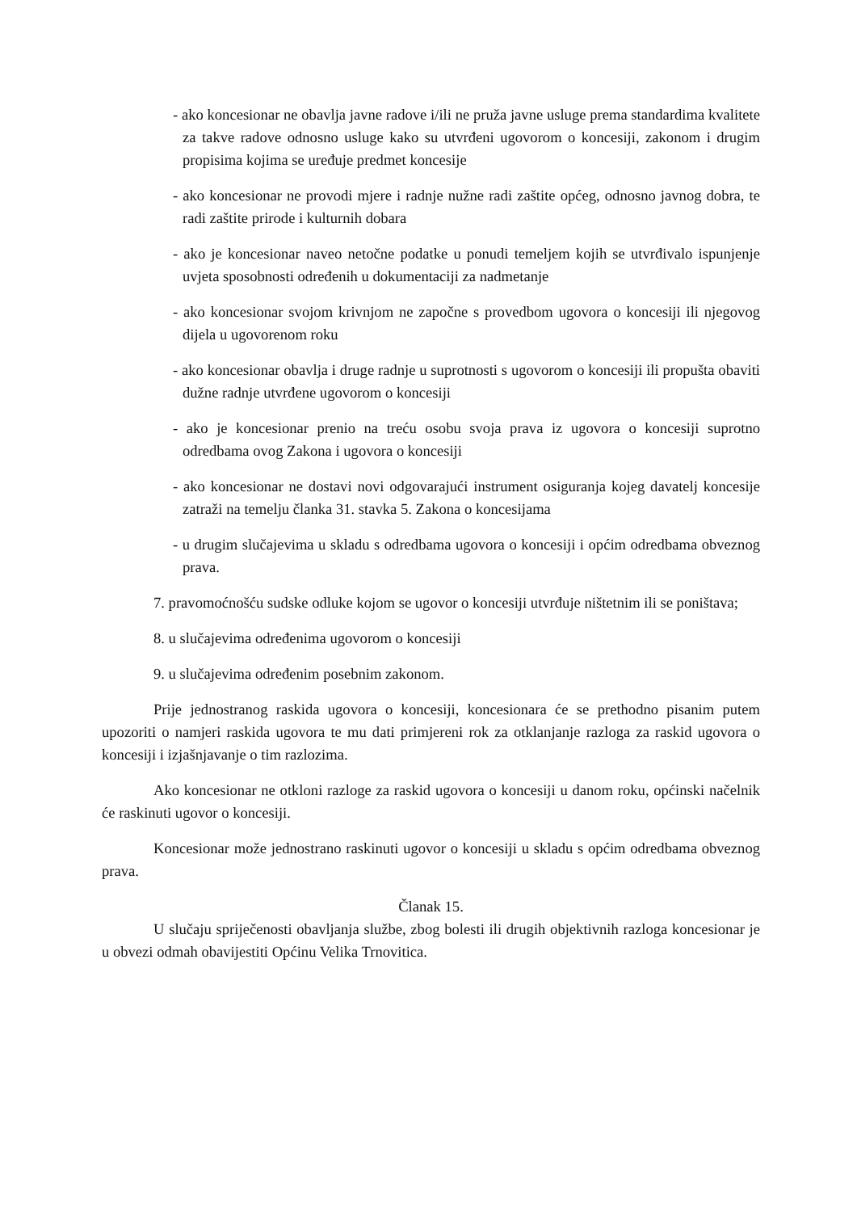- ako koncesionar ne obavlja javne radove i/ili ne pruža javne usluge prema standardima kvalitete za takve radove odnosno usluge kako su utvrđeni ugovorom o koncesiji, zakonom i drugim propisima kojima se uređuje predmet koncesije
- ako koncesionar ne provodi mjere i radnje nužne radi zaštite općeg, odnosno javnog dobra, te radi zaštite prirode i kulturnih dobara
- ako je koncesionar naveo netočne podatke u ponudi temeljem kojih se utvrđivalo ispunjenje uvjeta sposobnosti određenih u dokumentaciji za nadmetanje
- ako koncesionar svojom krivnjom ne započne s provedbom ugovora o koncesiji ili njegovog dijela u ugovorenom roku
- ako koncesionar obavlja i druge radnje u suprotnosti s ugovorom o koncesiji ili propušta obaviti dužne radnje utvrđene ugovorom o koncesiji
- ako je koncesionar prenio na treću osobu svoja prava iz ugovora o koncesiji suprotno odredbama ovog Zakona i ugovora o koncesiji
- ako koncesionar ne dostavi novi odgovarajući instrument osiguranja kojeg davatelj koncesije zatraži na temelju članka 31. stavka 5. Zakona o koncesijama
- u drugim slučajevima u skladu s odredbama ugovora o koncesiji i općim odredbama obveznog prava.
7. pravomoćnošću sudske odluke kojom se ugovor o koncesiji utvrđuje ništetnim ili se poništava;
8. u slučajevima određenima ugovorom o koncesiji
9. u slučajevima određenim posebnim zakonom.
Prije jednostranog raskida ugovora o koncesiji, koncesionara će se prethodno pisanim putem upozoriti o namjeri raskida ugovora te mu dati primjereni rok za otklanjanje razloga za raskid ugovora o koncesiji i izjašnjavanje o tim razlozima.
Ako koncesionar ne otkloni razloge za raskid ugovora o koncesiji u danom roku, općinski načelnik će raskinuti ugovor o koncesiji.
Koncesionar može jednostrano raskinuti ugovor o koncesiji u skladu s općim odredbama obveznog prava.
Članak 15.
U slučaju spriječenosti obavljanja službe, zbog bolesti ili drugih objektivnih razloga koncesionar je u obvezi odmah obavijestiti Općinu Velika Trnovitica.